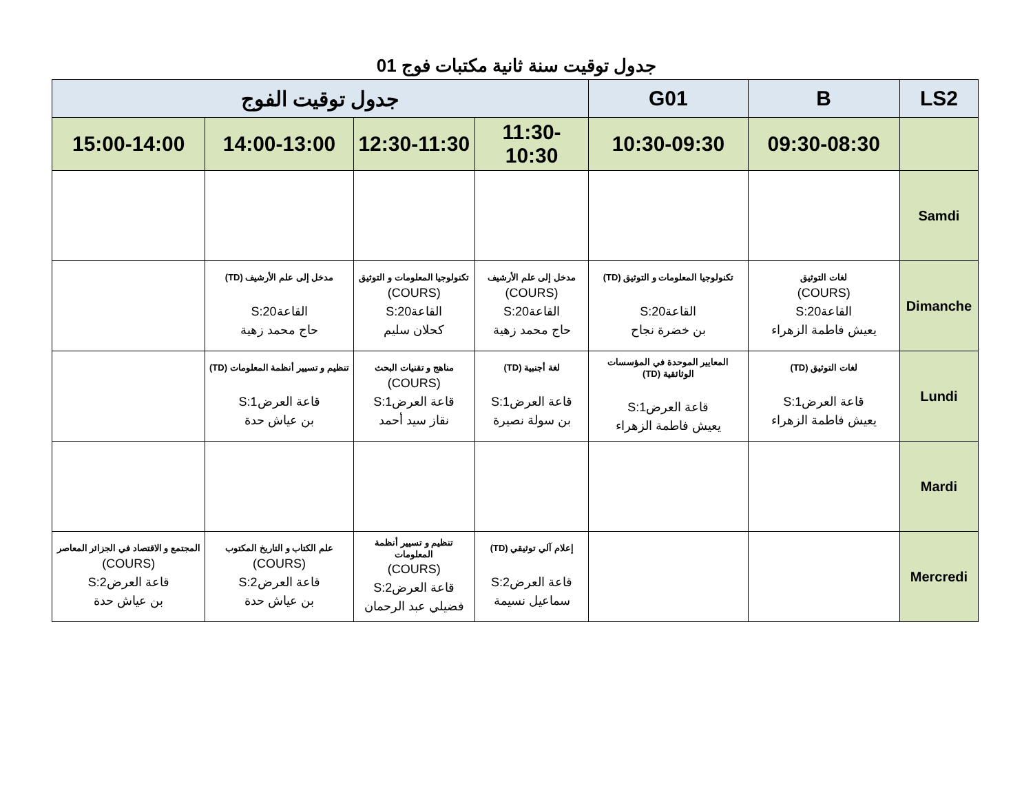جدول توقيت سنة ثانية مكتبات فوج 01
| LS2 | B | G01 | جدول توقيت الفوج | | | |
| --- | --- | --- | --- | --- | --- | --- |
| | 09:30-08:30 | 10:30-09:30 | 11:30-10:30 | 12:30-11:30 | 14:00-13:00 | 15:00-14:00 |
| Samdi | | | | | | |
| Dimanche | لغات التوثيق (COURS) القاعة20:S يعيش فاطمة الزهراء | تكنولوجيا المعلومات و التوثيق (TD) القاعة20:S بن خضرة نجاح | مدخل إلى علم الأرشيف (COURS) القاعة20:S حاج محمد زهية | تكنولوجيا المعلومات و التوثيق (COURS) القاعة20:S كحلان سليم | مدخل إلى علم الأرشيف (TD) القاعة20:S حاج محمد زهية | |
| Lundi | لغات التوثيق (TD) قاعة العرض1:S يعيش فاطمة الزهراء | المعايير الموحدة في المؤسسات الوثائقية (TD) قاعة العرض1:S يعيش فاطمة الزهراء | لغة أجنبية (TD) قاعة العرض1:S بن سولة نصيرة | مناهج و تقنيات البحث (COURS) قاعة العرض1:S نقاز سيد أحمد | تنظيم و تسيير أنظمة المعلومات (TD) قاعة العرض1:S بن عياش حدة | |
| Mardi | | | | | | |
| Mercredi | | | إعلام آلي توثيقي (TD) قاعة العرض2:S سماعيل نسيمة | تنظيم و تسيير أنظمة المعلومات (COURS) قاعة العرض2:S فضيلي عبد الرحمان | علم الكتاب و التاريخ المكتوب (COURS) قاعة العرض2:S بن عياش حدة | المجتمع و الاقتصاد في الجزائر المعاصر (COURS) قاعة العرض2:S بن عياش حدة |